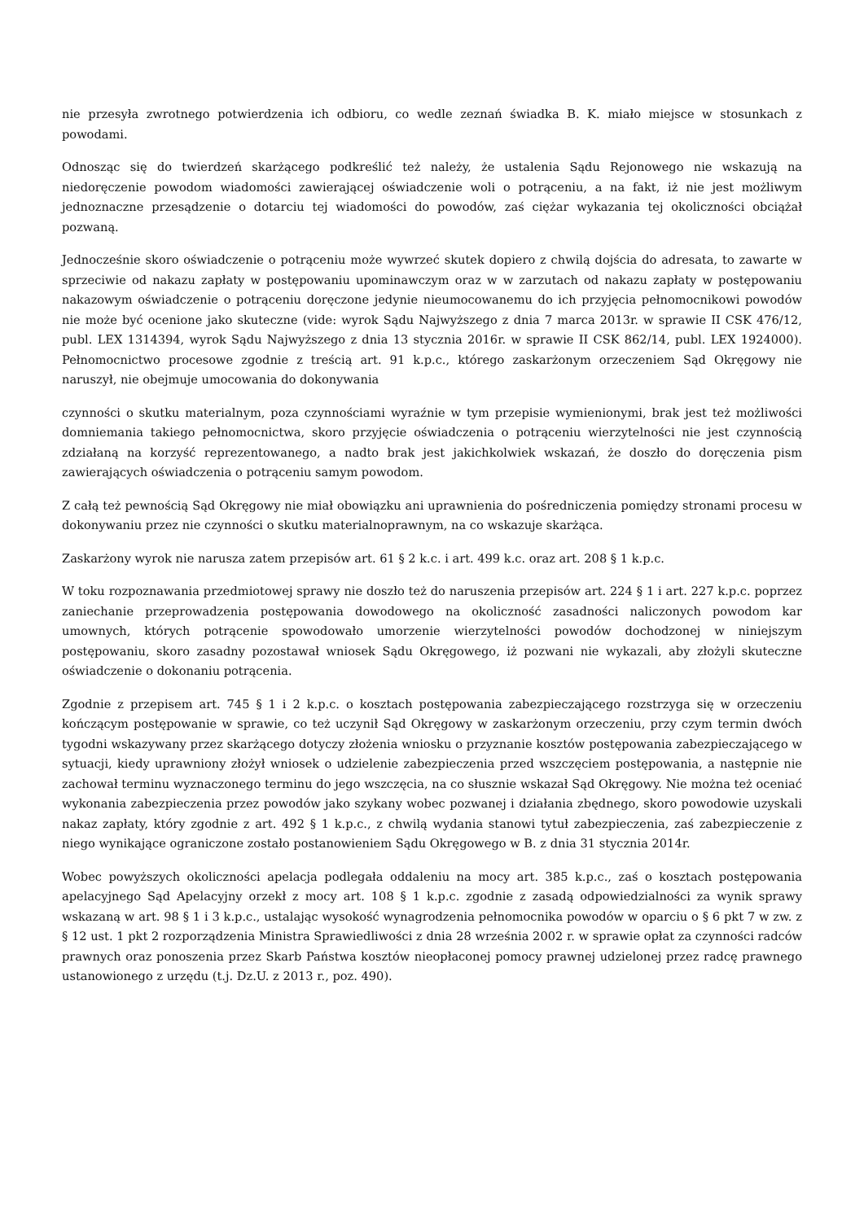nie przesyła zwrotnego potwierdzenia ich odbioru, co wedle zeznań świadka B. K. miało miejsce w stosunkach z powodami.
Odnosząc się do twierdzeń skarżącego podkreślić też należy, że ustalenia Sądu Rejonowego nie wskazują na niedoręczenie powodom wiadomości zawierającej oświadczenie woli o potrąceniu, a na fakt, iż nie jest możliwym jednoznaczne przesądzenie o dotarciu tej wiadomości do powodów, zaś ciężar wykazania tej okoliczności obciążał pozwaną.
Jednocześnie skoro oświadczenie o potrąceniu może wywrzeć skutek dopiero z chwilą dojścia do adresata, to zawarte w sprzeciwie od nakazu zapłaty w postępowaniu upominawczym oraz w w zarzutach od nakazu zapłaty w postępowaniu nakazowym oświadczenie o potrąceniu doręczone jedynie nieumocowanemu do ich przyjęcia pełnomocnikowi powodów nie może być ocenione jako skuteczne (vide: wyrok Sądu Najwyższego z dnia 7 marca 2013r. w sprawie II CSK 476/12, publ. LEX 1314394, wyrok Sądu Najwyższego z dnia 13 stycznia 2016r. w sprawie II CSK 862/14, publ. LEX 1924000). Pełnomocnictwo procesowe zgodnie z treścią art. 91 k.p.c., którego zaskarżonym orzeczeniem Sąd Okręgowy nie naruszył, nie obejmuje umocowania do dokonywania
czynności o skutku materialnym, poza czynnościami wyraźnie w tym przepisie wymienionymi, brak jest też możliwości domniemania takiego pełnomocnictwa, skoro przyjęcie oświadczenia o potrąceniu wierzytelności nie jest czynnością zdziałaną na korzyść reprezentowanego, a nadto brak jest jakichkolwiek wskazań, że doszło do doręczenia pism zawierających oświadczenia o potrąceniu samym powodom.
Z całą też pewnością Sąd Okręgowy nie miał obowiązku ani uprawnienia do pośredniczenia pomiędzy stronami procesu w dokonywaniu przez nie czynności o skutku materialnoprawnym, na co wskazuje skarżąca.
Zaskarżony wyrok nie narusza zatem przepisów art. 61 § 2 k.c. i art. 499 k.c. oraz art. 208 § 1 k.p.c.
W toku rozpoznawania przedmiotowej sprawy nie doszło też do naruszenia przepisów art. 224 § 1 i art. 227 k.p.c. poprzez zaniechanie przeprowadzenia postępowania dowodowego na okoliczność zasadności naliczonych powodom kar umownych, których potrącenie spowodowało umorzenie wierzytelności powodów dochodzonej w niniejszym postępowaniu, skoro zasadny pozostawał wniosek Sądu Okręgowego, iż pozwani nie wykazali, aby złożyli skuteczne oświadczenie o dokonaniu potrącenia.
Zgodnie z przepisem art. 745 § 1 i 2 k.p.c. o kosztach postępowania zabezpieczającego rozstrzyga się w orzeczeniu kończącym postępowanie w sprawie, co też uczynił Sąd Okręgowy w zaskarżonym orzeczeniu, przy czym termin dwóch tygodni wskazywany przez skarżącego dotyczy złożenia wniosku o przyznanie kosztów postępowania zabezpieczającego w sytuacji, kiedy uprawniony złożył wniosek o udzielenie zabezpieczenia przed wszczęciem postępowania, a następnie nie zachował terminu wyznaczonego terminu do jego wszczęcia, na co słusznie wskazał Sąd Okręgowy. Nie można też oceniać wykonania zabezpieczenia przez powodów jako szykany wobec pozwanej i działania zbędnego, skoro powodowie uzyskali nakaz zapłaty, który zgodnie z art. 492 § 1 k.p.c., z chwilą wydania stanowi tytuł zabezpieczenia, zaś zabezpieczenie z niego wynikające ograniczone zostało postanowieniem Sądu Okręgowego w B. z dnia 31 stycznia 2014r.
Wobec powyższych okoliczności apelacja podlegała oddaleniu na mocy art. 385 k.p.c., zaś o kosztach postępowania apelacyjnego Sąd Apelacyjny orzekł z mocy art. 108 § 1 k.p.c. zgodnie z zasadą odpowiedzialności za wynik sprawy wskazaną w art. 98 § 1 i 3 k.p.c., ustalając wysokość wynagrodzenia pełnomocnika powodów w oparciu o § 6 pkt 7 w zw. z § 12 ust. 1 pkt 2 rozporządzenia Ministra Sprawiedliwości z dnia 28 września 2002 r. w sprawie opłat za czynności radców prawnych oraz ponoszenia przez Skarb Państwa kosztów nieopłaconej pomocy prawnej udzielonej przez radcę prawnego ustanowionego z urzędu (t.j. Dz.U. z 2013 r., poz. 490).